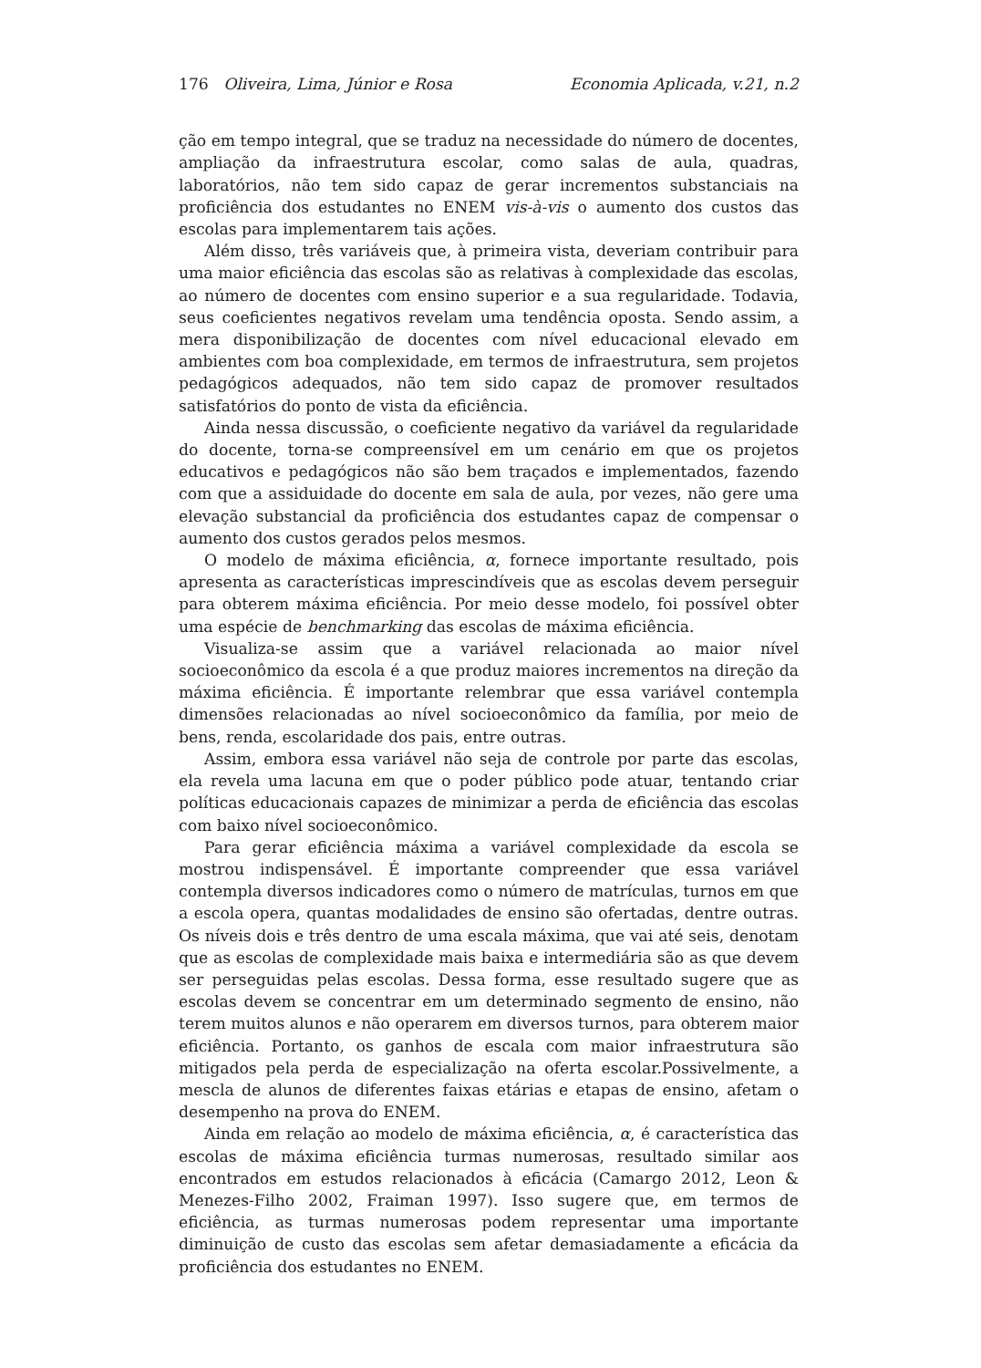176 Oliveira, Lima, Júnior e Rosa Economia Aplicada, v.21, n.2
ção em tempo integral, que se traduz na necessidade do número de docentes, ampliação da infraestrutura escolar, como salas de aula, quadras, laboratórios, não tem sido capaz de gerar incrementos substanciais na proficiência dos estudantes no ENEM vis-à-vis o aumento dos custos das escolas para implementarem tais ações.
Além disso, três variáveis que, à primeira vista, deveriam contribuir para uma maior eficiência das escolas são as relativas à complexidade das escolas, ao número de docentes com ensino superior e a sua regularidade. Todavia, seus coeficientes negativos revelam uma tendência oposta. Sendo assim, a mera disponibilização de docentes com nível educacional elevado em ambientes com boa complexidade, em termos de infraestrutura, sem projetos pedagógicos adequados, não tem sido capaz de promover resultados satisfatórios do ponto de vista da eficiência.
Ainda nessa discussão, o coeficiente negativo da variável da regularidade do docente, torna-se compreensível em um cenário em que os projetos educativos e pedagógicos não são bem traçados e implementados, fazendo com que a assiduidade do docente em sala de aula, por vezes, não gere uma elevação substancial da proficiência dos estudantes capaz de compensar o aumento dos custos gerados pelos mesmos.
O modelo de máxima eficiência, α, fornece importante resultado, pois apresenta as características imprescindíveis que as escolas devem perseguir para obterem máxima eficiência. Por meio desse modelo, foi possível obter uma espécie de benchmarking das escolas de máxima eficiência.
Visualiza-se assim que a variável relacionada ao maior nível socioeconômico da escola é a que produz maiores incrementos na direção da máxima eficiência. É importante relembrar que essa variável contempla dimensões relacionadas ao nível socioeconômico da família, por meio de bens, renda, escolaridade dos pais, entre outras.
Assim, embora essa variável não seja de controle por parte das escolas, ela revela uma lacuna em que o poder público pode atuar, tentando criar políticas educacionais capazes de minimizar a perda de eficiência das escolas com baixo nível socioeconômico.
Para gerar eficiência máxima a variável complexidade da escola se mostrou indispensável. É importante compreender que essa variável contempla diversos indicadores como o número de matrículas, turnos em que a escola opera, quantas modalidades de ensino são ofertadas, dentre outras. Os níveis dois e três dentro de uma escala máxima, que vai até seis, denotam que as escolas de complexidade mais baixa e intermediária são as que devem ser perseguidas pelas escolas. Dessa forma, esse resultado sugere que as escolas devem se concentrar em um determinado segmento de ensino, não terem muitos alunos e não operarem em diversos turnos, para obterem maior eficiência. Portanto, os ganhos de escala com maior infraestrutura são mitigados pela perda de especialização na oferta escolar.Possivelmente, a mescla de alunos de diferentes faixas etárias e etapas de ensino, afetam o desempenho na prova do ENEM.
Ainda em relação ao modelo de máxima eficiência, α, é característica das escolas de máxima eficiência turmas numerosas, resultado similar aos encontrados em estudos relacionados à eficácia (Camargo 2012, Leon & Menezes-Filho 2002, Fraiman 1997). Isso sugere que, em termos de eficiência, as turmas numerosas podem representar uma importante diminuição de custo das escolas sem afetar demasiadamente a eficácia da proficiência dos estudantes no ENEM.